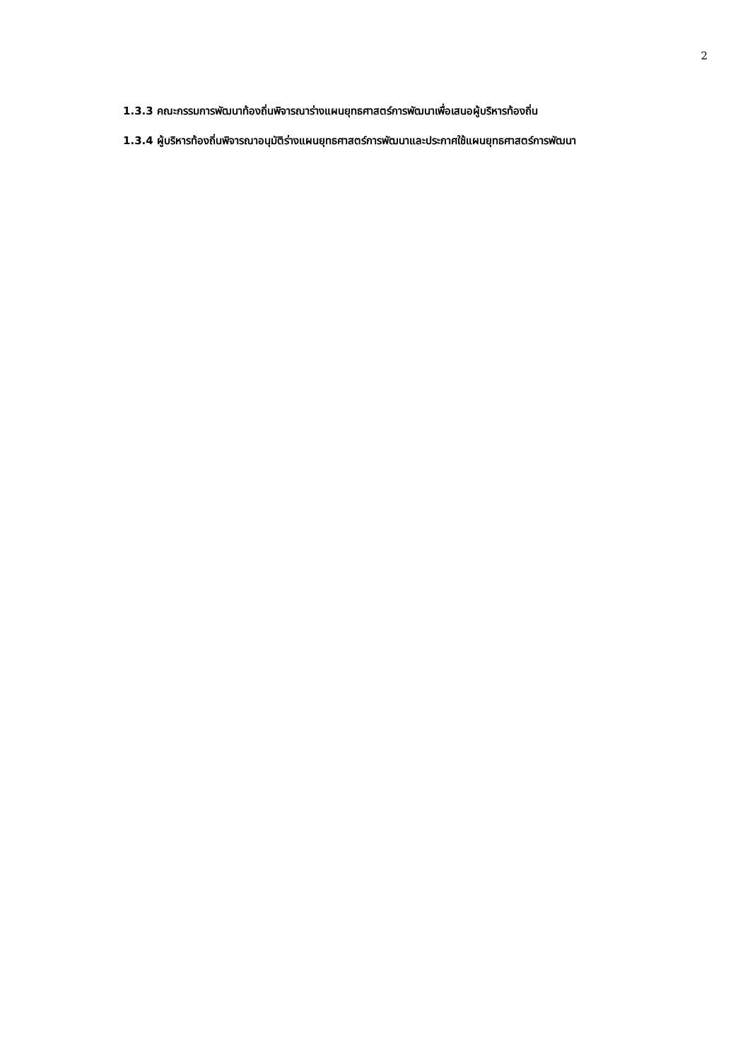2
1.3.3 คณะกรรมการพัฒนาท้องถิ่นพิจารณาร่างแผนยุทธศาสตร์การพัฒนาเพื่อเสนอผู้บริหารท้องถิ่น
1.3.4 ผู้บริหารท้องถิ่นพิจารณาอนุมัติร่างแผนยุทธศาสตร์การพัฒนาและประกาศใช้แผนยุทธศาสตร์การพัฒนา